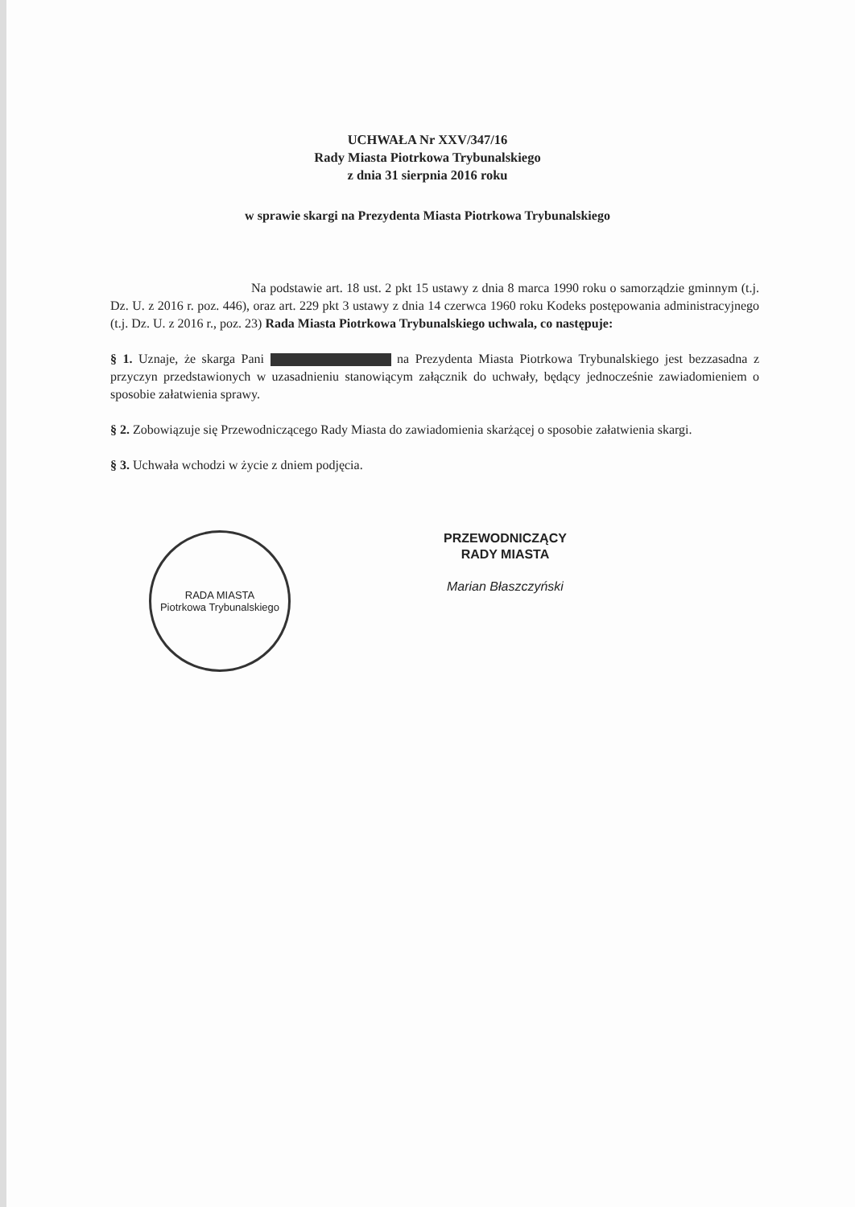UCHWAŁA Nr XXV/347/16
Rady Miasta Piotrkowa Trybunalskiego
z dnia 31 sierpnia 2016 roku
w sprawie skargi na Prezydenta Miasta Piotrkowa Trybunalskiego
Na podstawie art. 18 ust. 2 pkt 15 ustawy z dnia 8 marca 1990 roku o samorządzie gminnym (t.j. Dz. U. z 2016 r. poz. 446), oraz art. 229 pkt 3 ustawy z dnia 14 czerwca 1960 roku Kodeks postępowania administracyjnego (t.j. Dz. U. z 2016 r., poz. 23) Rada Miasta Piotrkowa Trybunalskiego uchwala, co następuje:
§ 1. Uznaje, że skarga Pani na Prezydenta Miasta Piotrkowa Trybunalskiego jest bezzasadna z przyczyn przedstawionych w uzasadnieniu stanowiącym załącznik do uchwały, będący jednocześnie zawiadomieniem o sposobie załatwienia sprawy.
§ 2. Zobowiązuje się Przewodniczącego Rady Miasta do zawiadomienia skarżącej o sposobie załatwienia skargi.
§ 3. Uchwała wchodzi w życie z dniem podjęcia.
RADA MIASTA
Piotrkowa Trybunalskiego
PRZEWODNICZĄCY
RADY MIASTA
Marian Błaszczyński